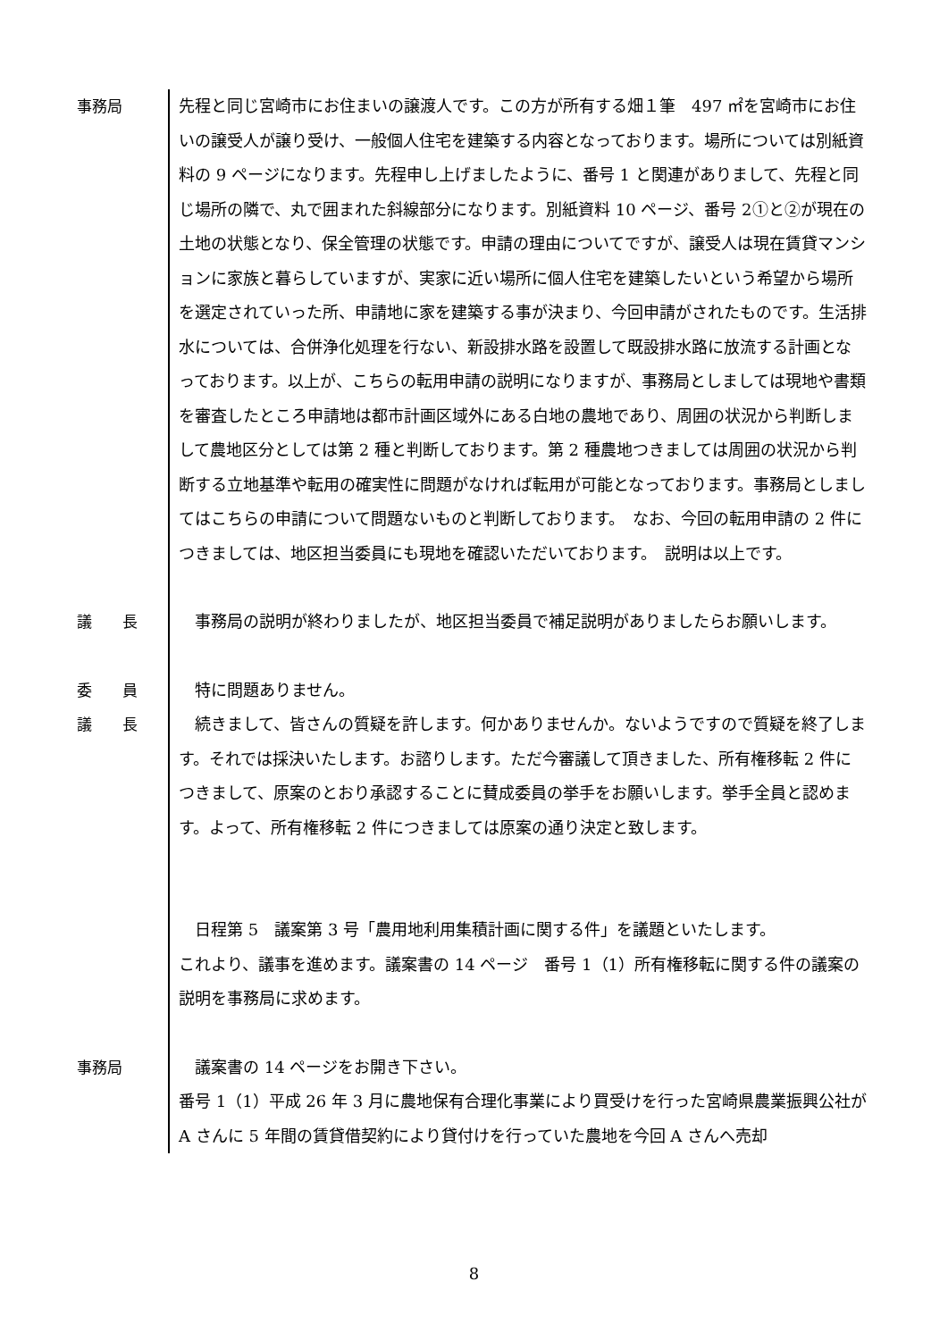事務局
先程と同じ宮崎市にお住まいの譲渡人です。この方が所有する畑１筆　497 ㎡を宮崎市にお住いの譲受人が譲り受け、一般個人住宅を建築する内容となっております。場所については別紙資料の 9 ページになります。先程申し上げましたように、番号 1 と関連がありまして、先程と同じ場所の隣で、丸で囲まれた斜線部分になります。別紙資料 10 ページ、番号 2①と②が現在の土地の状態となり、保全管理の状態です。申請の理由についてですが、譲受人は現在賃貸マンションに家族と暮らしていますが、実家に近い場所に個人住宅を建築したいという希望から場所を選定されていった所、申請地に家を建築する事が決まり、今回申請がされたものです。生活排水については、合併浄化処理を行ない、新設排水路を設置して既設排水路に放流する計画となっております。以上が、こちらの転用申請の説明になりますが、事務局としましては現地や書類を審査したところ申請地は都市計画区域外にある白地の農地であり、周囲の状況から判断しまして農地区分としては第 2 種と判断しております。第 2 種農地つきましては周囲の状況から判断する立地基準や転用の確実性に問題がなければ転用が可能となっております。事務局としましてはこちらの申請について問題ないものと判断しております。　なお、今回の転用申請の 2 件につきましては、地区担当委員にも現地を確認いただいております。　説明は以上です。
議　　長
　事務局の説明が終わりましたが、地区担当委員で補足説明がありましたらお願いします。
委　　員
　特に問題ありません。
議　　長
　続きまして、皆さんの質疑を許します。何かありませんか。ないようですので質疑を終了します。それでは採決いたします。お諮りします。ただ今審議して頂きました、所有権移転 2 件につきまして、原案のとおり承認することに賛成委員の挙手をお願いします。挙手全員と認めます。よって、所有権移転 2 件につきましては原案の通り決定と致します。
　日程第 5　議案第 3 号「農用地利用集積計画に関する件」を議題といたします。
これより、議事を進めます。議案書の 14 ページ　番号 1（1）所有権移転に関する件の議案の説明を事務局に求めます。
事務局
　議案書の 14 ページをお開き下さい。
番号 1（1）平成 26 年 3 月に農地保有合理化事業により買受けを行った宮崎県農業振興公社が A さんに 5 年間の賃貸借契約により貸付けを行っていた農地を今回 A さんへ売却
8